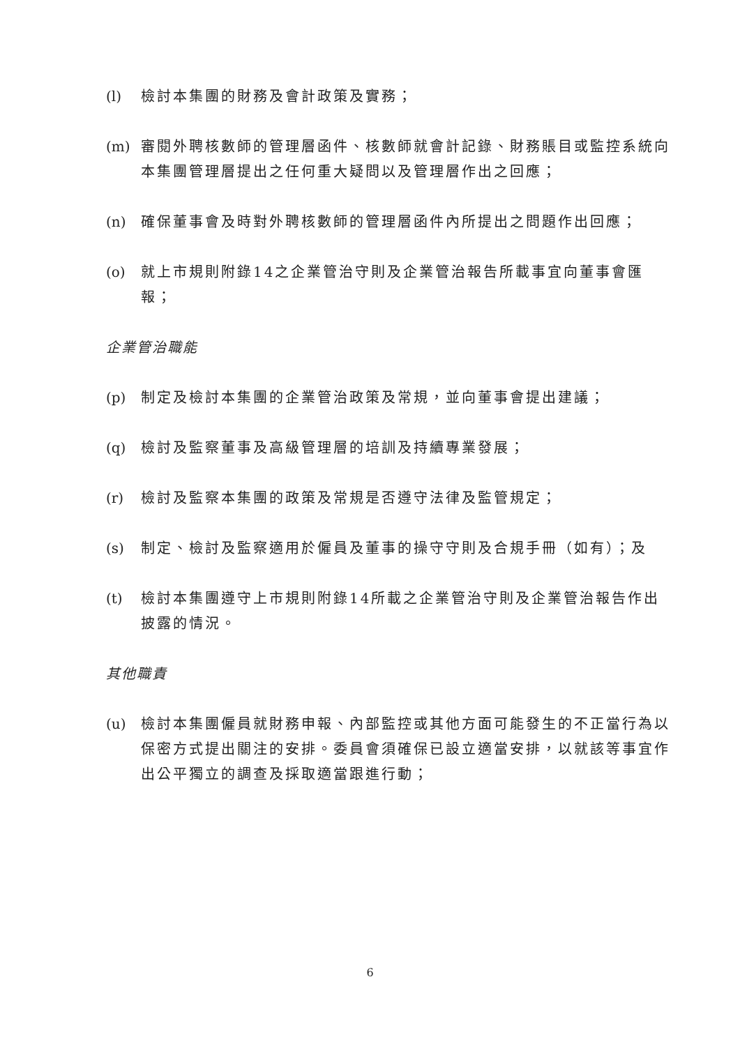(l) 檢討本集團的財務及會計政策及實務；
(m) 審閱外聘核數師的管理層函件、核數師就會計記錄、財務賬目或監控系統向本集團管理層提出之任何重大疑問以及管理層作出之回應；
(n) 確保董事會及時對外聘核數師的管理層函件內所提出之問題作出回應；
(o) 就上市規則附錄14之企業管治守則及企業管治報告所載事宜向董事會匯報；
企業管治職能
(p) 制定及檢討本集團的企業管治政策及常規，並向董事會提出建議；
(q) 檢討及監察董事及高級管理層的培訓及持續專業發展；
(r) 檢討及監察本集團的政策及常規是否遵守法律及監管規定；
(s) 制定、檢討及監察適用於僱員及董事的操守守則及合規手冊（如有）；及
(t) 檢討本集團遵守上市規則附錄14所載之企業管治守則及企業管治報告作出披露的情況。
其他職責
(u) 檢討本集團僱員就財務申報、內部監控或其他方面可能發生的不正當行為以保密方式提出關注的安排。委員會須確保已設立適當安排，以就該等事宜作出公平獨立的調查及採取適當跟進行動；
6